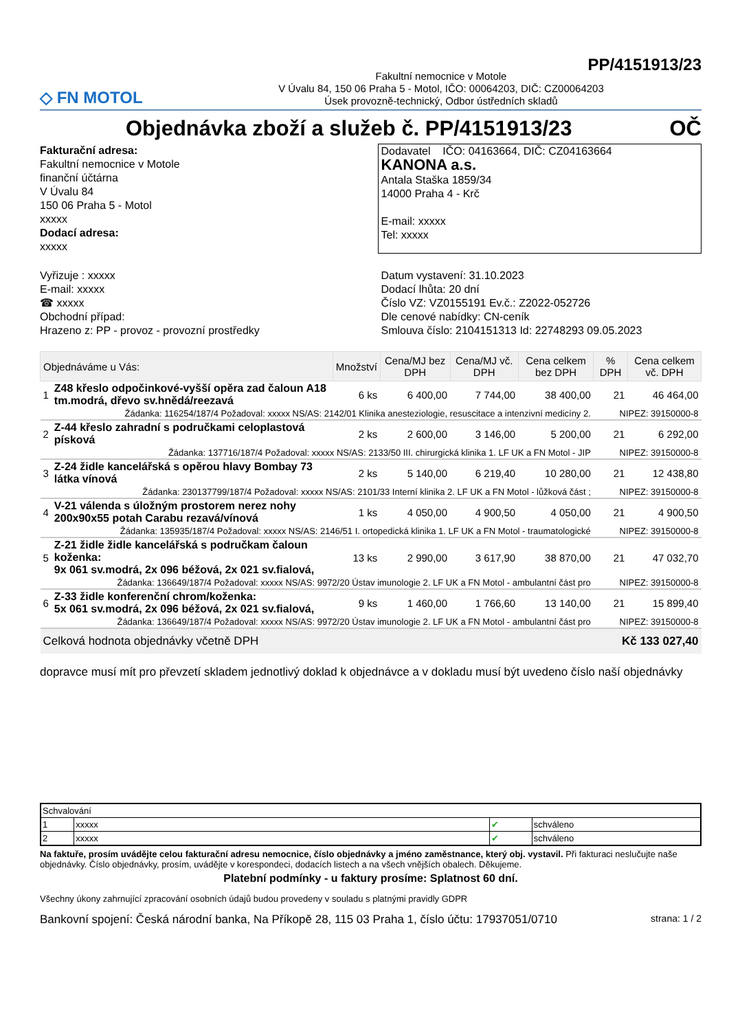PP/4151913/23
◇ FN MOTOL
Fakultní nemocnice v Motole
V Úvalu 84, 150 06 Praha 5 - Motol, IČO: 00064203, DIČ: CZ00064203
Úsek provozně-technický, Odbor ústředních skladů
Objednávka zboží a služeb č. PP/4151913/23 OČ
Fakturační adresa:
Fakultní nemocnice v Motole
finanční účtárna
V Úvalu 84
150 06 Praha 5 - Motol
xxxxx
Dodací adresa:
xxxxx
Dodavatel IČO: 04163664, DIČ: CZ04163664
KANONA a.s.
Antala Staška 1859/34
14000 Praha 4 - Krč
E-mail: xxxxx
Tel: xxxxx
Vyřizuje : xxxxx
E-mail: xxxxx
☎ xxxxx
Obchodní případ:
Hrazeno z: PP - provoz - provozní prostředky
Datum vystavení: 31.10.2023
Dodací lhůta: 20 dní
Číslo VZ: VZ0155191 Ev.č.: Z2022-052726
Dle cenové nabídky: CN-ceník
Smlouva číslo: 2104151313 Id: 22748293 09.05.2023
| Objednáváme u Vás: | | Množství | Cena/MJ bez DPH | Cena/MJ vč. DPH | Cena celkem bez DPH | % DPH | Cena celkem vč. DPH |
| --- | --- | --- | --- | --- | --- | --- | --- |
| 1 | Z48 křeslo odpočinkové-vyšší opěra zad čaloun A18 tm.modrá, dřevo sv.hnědá/reezavá | 6 ks | 6 400,00 | 7 744,00 | 38 400,00 | 21 | 46 464,00 |
| Žádanka: 116254/187/4 Požadoval: xxxxx NS/AS: 2142/01 Klinika anesteziologie, resuscitace a intenzivní medicíny 2. | | | | | | NIPEZ: 39150000-8 | |
| 2 | Z-44 křeslo zahradní s područkami celoplastová písková | 2 ks | 2 600,00 | 3 146,00 | 5 200,00 | 21 | 6 292,00 |
| Žádanka: 137716/187/4 Požadoval: xxxxx NS/AS: 2133/50 III. chirurgická klinika 1. LF UK a FN Motol - JIP | | | | | | NIPEZ: 39150000-8 | |
| 3 | Z-24 židle kancelářská s opěrou hlavy Bombay 73 látka vínová | 2 ks | 5 140,00 | 6 219,40 | 10 280,00 | 21 | 12 438,80 |
| Žádanka: 230137799/187/4 Požadoval: xxxxx NS/AS: 2101/33 Interní klinika 2. LF UK a FN Motol - lůžková část ; | | | | | | NIPEZ: 39150000-8 | |
| 4 | V-21 válenda s úložným prostorem nerez nohy 200x90x55 potah Carabu rezavá/vínová | 1 ks | 4 050,00 | 4 900,50 | 4 050,00 | 21 | 4 900,50 |
| Žádanka: 135935/187/4 Požadoval: xxxxx NS/AS: 2146/51 I. ortopedická klinika 1. LF UK a FN Motol - traumatologické | | | | | | NIPEZ: 39150000-8 | |
| 5 | Z-21 židle židle kancelářská s područkam čaloun koženka: 9x 061 sv.modrá, 2x 096 béžová, 2x 021 sv.fialová, | 13 ks | 2 990,00 | 3 617,90 | 38 870,00 | 21 | 47 032,70 |
| Žádanka: 136649/187/4 Požadoval: xxxxx NS/AS: 9972/20 Ústav imunologie 2. LF UK a FN Motol - ambulantní část pro | | | | | | NIPEZ: 39150000-8 | |
| 6 | Z-33 židle konferenční chrom/koženka: 5x 061 sv.modrá, 2x 096 béžová, 2x 021 sv.fialová, | 9 ks | 1 460,00 | 1 766,60 | 13 140,00 | 21 | 15 899,40 |
| Žádanka: 136649/187/4 Požadoval: xxxxx NS/AS: 9972/20 Ústav imunologie 2. LF UK a FN Motol - ambulantní část pro | | | | | | NIPEZ: 39150000-8 | |
| Celková hodnota objednávky včetně DPH | | | | | | Kč 133 027,40 | |
dopravce musí mít pro převzetí skladem jednotlivý doklad k objednávce a v dokladu musí být uvedeno číslo naší objednávky
| Schvalování | | | |
| 1 | xxxxx | ✔ | schváleno |
| 2 | xxxxx | ✔ | schváleno |
Na faktuře, prosím uvádějte celou fakturační adresu nemocnice, číslo objednávky a jméno zaměstnance, který obj. vystavil. Při fakturaci neslučujte naše objednávky. Číslo objednávky, prosím, uvádějte v korespondeci, dodacích listech a na všech vnějších obalech. Děkujeme.
Platební podmínky - u faktury prosíme: Splatnost 60 dní.
Všechny úkony zahrnující zpracování osobních údajů budou provedeny v souladu s platnými pravidly GDPR
Bankovní spojení: Česká národní banka, Na Příkopě 28, 115 03 Praha 1, číslo účtu: 17937051/0710 strana: 1 / 2